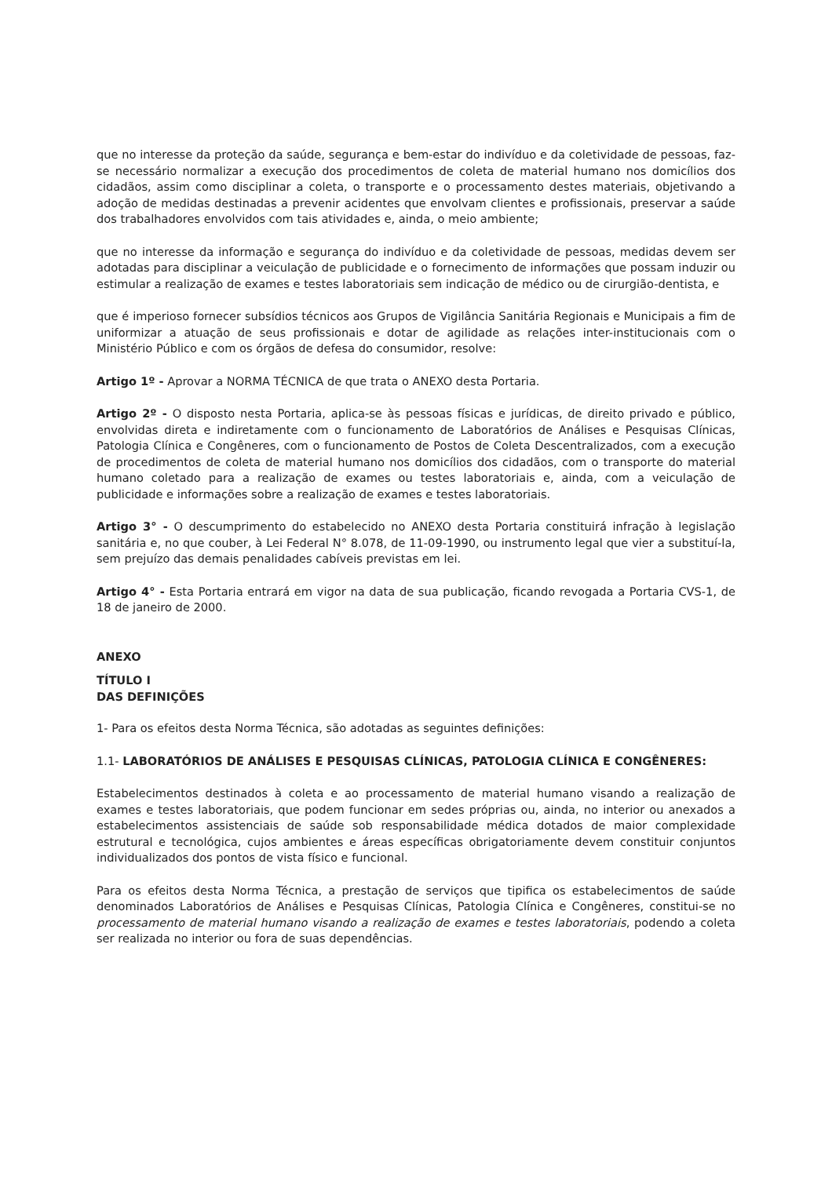que no interesse da proteção da saúde, segurança e bem-estar do indivíduo e da coletividade de pessoas, faz-se necessário normalizar a execução dos procedimentos de coleta de material humano nos domicílios dos cidadãos, assim como disciplinar a coleta, o transporte e o processamento destes materiais, objetivando a adoção de medidas destinadas a prevenir acidentes que envolvam clientes e profissionais, preservar a saúde dos trabalhadores envolvidos com tais atividades e, ainda, o meio ambiente;
que no interesse da informação e segurança do indivíduo e da coletividade de pessoas, medidas devem ser adotadas para disciplinar a veiculação de publicidade e o fornecimento de informações que possam induzir ou estimular a realização de exames e testes laboratoriais sem indicação de médico ou de cirurgião-dentista, e
que é imperioso fornecer subsídios técnicos aos Grupos de Vigilância Sanitária Regionais e Municipais a fim de uniformizar a atuação de seus profissionais e dotar de agilidade as relações inter-institucionais com o Ministério Público e com os órgãos de defesa do consumidor, resolve:
Artigo 1º - Aprovar a NORMA TÉCNICA de que trata o ANEXO desta Portaria.
Artigo 2º - O disposto nesta Portaria, aplica-se às pessoas físicas e jurídicas, de direito privado e público, envolvidas direta e indiretamente com o funcionamento de Laboratórios de Análises e Pesquisas Clínicas, Patologia Clínica e Congêneres, com o funcionamento de Postos de Coleta Descentralizados, com a execução de procedimentos de coleta de material humano nos domicílios dos cidadãos, com o transporte do material humano coletado para a realização de exames ou testes laboratoriais e, ainda, com a veiculação de publicidade e informações sobre a realização de exames e testes laboratoriais.
Artigo 3° - O descumprimento do estabelecido no ANEXO desta Portaria constituirá infração à legislação sanitária e, no que couber, à Lei Federal N° 8.078, de 11-09-1990, ou instrumento legal que vier a substituí-la, sem prejuízo das demais penalidades cabíveis previstas em lei.
Artigo 4° - Esta Portaria entrará em vigor na data de sua publicação, ficando revogada a Portaria CVS-1, de 18 de janeiro de 2000.
ANEXO
TÍTULO I
DAS DEFINIÇÕES
1- Para os efeitos desta Norma Técnica, são adotadas as seguintes definições:
1.1- LABORATÓRIOS DE ANÁLISES E PESQUISAS CLÍNICAS, PATOLOGIA CLÍNICA E CONGÊNERES:
Estabelecimentos destinados à coleta e ao processamento de material humano visando a realização de exames e testes laboratoriais, que podem funcionar em sedes próprias ou, ainda, no interior ou anexados a estabelecimentos assistenciais de saúde sob responsabilidade médica dotados de maior complexidade estrutural e tecnológica, cujos ambientes e áreas específicas obrigatoriamente devem constituir conjuntos individualizados dos pontos de vista físico e funcional.
Para os efeitos desta Norma Técnica, a prestação de serviços que tipifica os estabelecimentos de saúde denominados Laboratórios de Análises e Pesquisas Clínicas, Patologia Clínica e Congêneres, constitui-se no processamento de material humano visando a realização de exames e testes laboratoriais, podendo a coleta ser realizada no interior ou fora de suas dependências.